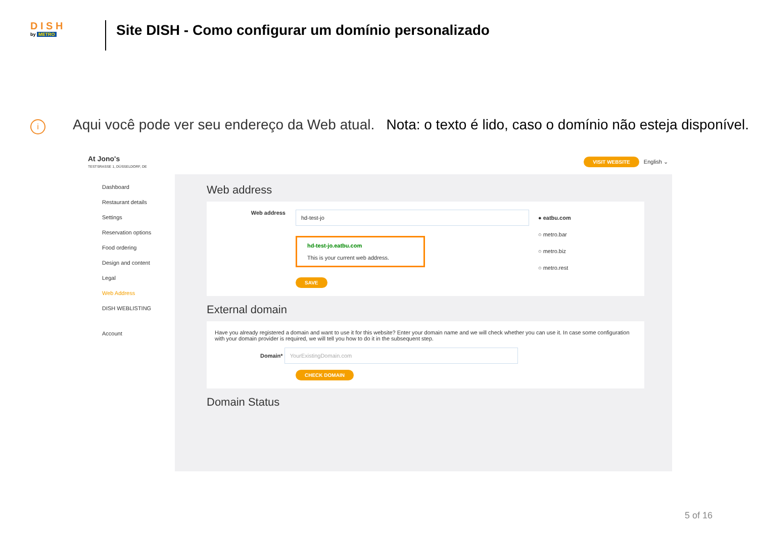D I S H
by METRO
Site DISH - Como configurar um domínio personalizado
i
Aqui você pode ver seu endereço da Web atual. Nota: o texto é lido, caso o domínio não esteja disponível.
At Jono's
TESTSRASSE 1, DÜSSELDORF, DE
VISIT WEBSITE English ⌄
Dashboard
Restaurant details
Settings
Reservation options
Food ordering
Design and content
Legal
Web Address
DISH WEBLISTING
Account
Web address
Web address
hd-test-jo
hd-test-jo.eatbu.com
This is your current web address.
SAVE
● eatbu.com
○ metro.bar
○ metro.biz
○ metro.rest
External domain
Have you already registered a domain and want to use it for this website? Enter your domain name and we will check whether you can use it. In case some configuration with your domain provider is required, we will tell you how to do it in the subsequent step.
Domain* YourExistingDomain.com
CHECK DOMAIN
Domain Status
5 of 16